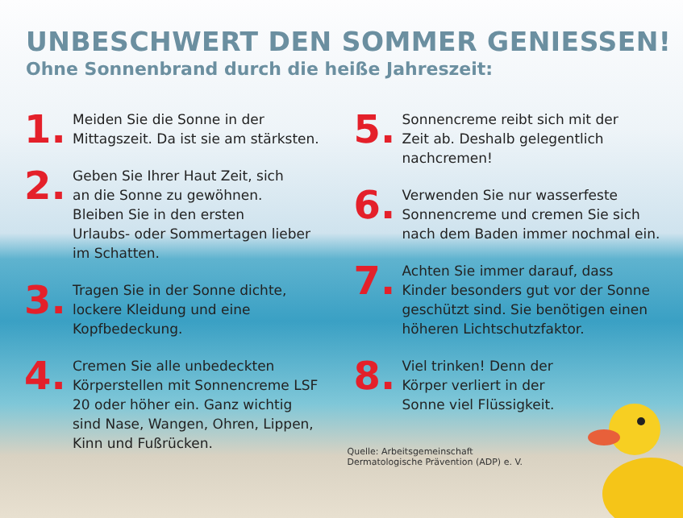UNBESCHWERT DEN SOMMER GENIESSEN!
Ohne Sonnenbrand durch die heiße Jahreszeit:
1.
Meiden Sie die Sonne in der
Mittagszeit. Da ist sie am stärksten.
2.
Geben Sie Ihrer Haut Zeit, sich
an die Sonne zu gewöhnen.
Bleiben Sie in den ersten
Urlaubs- oder Sommertagen lieber
im Schatten.
3.
Tragen Sie in der Sonne dichte,
lockere Kleidung und eine
Kopfbedeckung.
4.
Cremen Sie alle unbedeckten
Körperstellen mit Sonnencreme LSF
20 oder höher ein. Ganz wichtig
sind Nase, Wangen, Ohren, Lippen,
Kinn und Fußrücken.
5.
Sonnencreme reibt sich mit der
Zeit ab. Deshalb gelegentlich
nachcremen!
6.
Verwenden Sie nur wasserfeste
Sonnencreme und cremen Sie sich
nach dem Baden immer nochmal ein.
7.
Achten Sie immer darauf, dass
Kinder besonders gut vor der Sonne
geschützt sind. Sie benötigen einen
höheren Lichtschutzfaktor.
8.
Viel trinken! Denn der
Körper verliert in der
Sonne viel Flüssigkeit.
Quelle: Arbeitsgemeinschaft
Dermatologische Prävention (ADP) e. V.